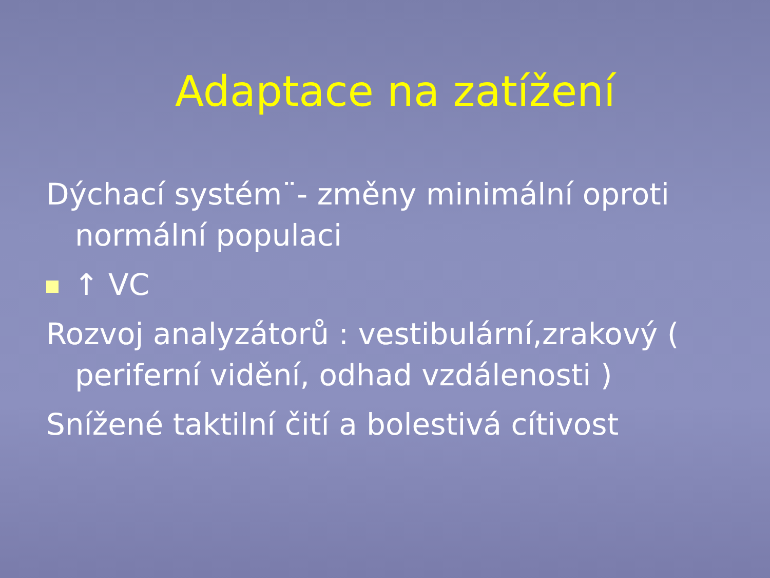Adaptace na zatížení
Dýchací systém¨- změny minimální oproti normální populaci
↑ VC
Rozvoj analyzátorů : vestibulární,zrakový ( periferní vidění, odhad vzdálenosti )
Snížené taktilní čití a bolestivá cítivost